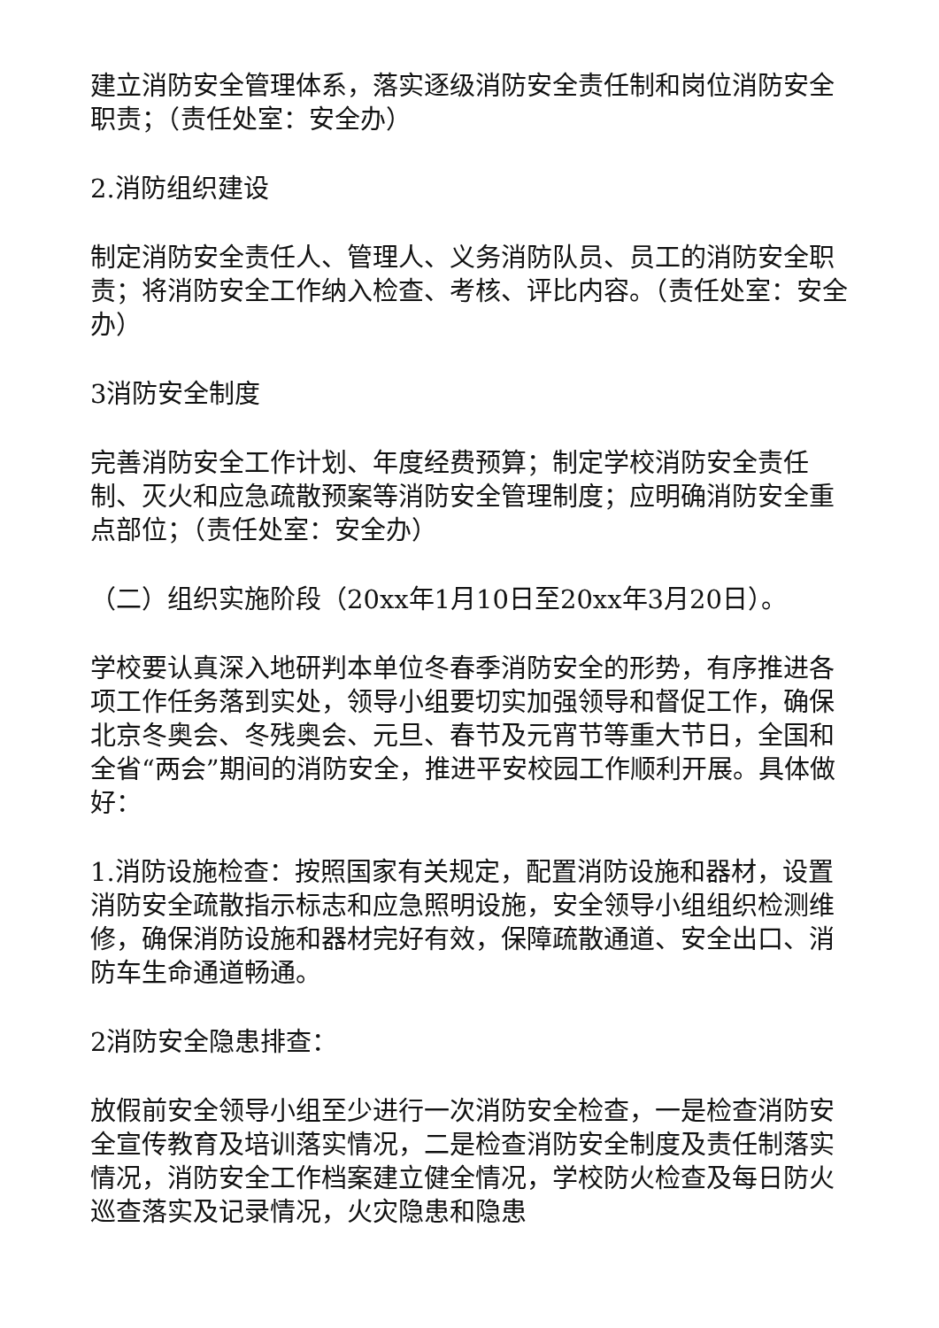建立消防安全管理体系，落实逐级消防安全责任制和岗位消防安全职责；（责任处室：安全办）
2.消防组织建设
制定消防安全责任人、管理人、义务消防队员、员工的消防安全职责；将消防安全工作纳入检查、考核、评比内容。（责任处室：安全办）
3消防安全制度
完善消防安全工作计划、年度经费预算；制定学校消防安全责任制、灭火和应急疏散预案等消防安全管理制度；应明确消防安全重点部位；（责任处室：安全办）
（二）组织实施阶段（20xx年1月10日至20xx年3月20日）。
学校要认真深入地研判本单位冬春季消防安全的形势，有序推进各项工作任务落到实处，领导小组要切实加强领导和督促工作，确保北京冬奥会、冬残奥会、元旦、春节及元宵节等重大节日，全国和全省“两会”期间的消防安全，推进平安校园工作顺利开展。具体做好：
1.消防设施检查：按照国家有关规定，配置消防设施和器材，设置消防安全疏散指示标志和应急照明设施，安全领导小组组织检测维修，确保消防设施和器材完好有效，保障疏散通道、安全出口、消防车生命通道畅通。
2消防安全隐患排查：
放假前安全领导小组至少进行一次消防安全检查，一是检查消防安全宣传教育及培训落实情况，二是检查消防安全制度及责任制落实情况，消防安全工作档案建立健全情况，学校防火检查及每日防火巡查落实及记录情况，火灾隐患和隐患